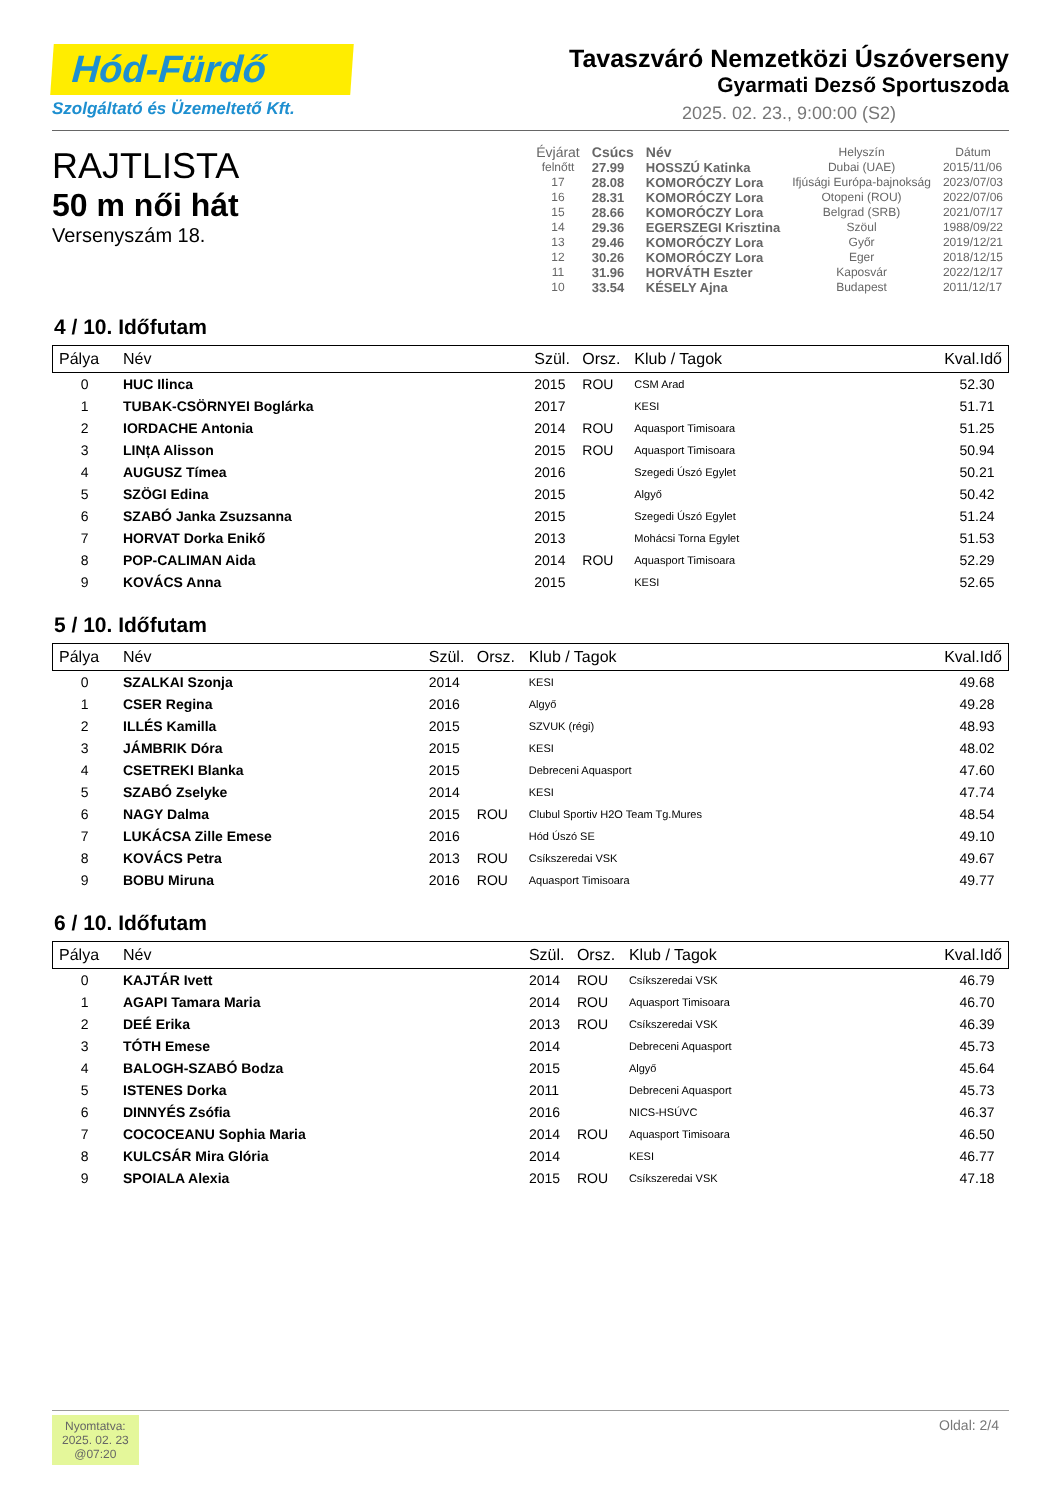Hód-Fürdő
Szolgáltató és Üzemeltető Kft.
Tavaszváró Nemzetközi Úszóverseny
Gyarmati Dezső Sportuszoda
2025. 02. 23., 9:00:00 (S2)
RAJTLISTA
50 m női hát
Versenyszám 18.
| Évjárat | Csúcs | Név | Helyszín | Dátum |
| felnőtt | 27.99 | HOSSZÚ Katinka | Dubai (UAE) | 2015/11/06 |
| 17 | 28.08 | KOMORÓCZY Lora | Ifjúsági Európa-bajnokság | 2023/07/03 |
| 16 | 28.31 | KOMORÓCZY Lora | Otopeni (ROU) | 2022/07/06 |
| 15 | 28.66 | KOMORÓCZY Lora | Belgrad (SRB) | 2021/07/17 |
| 14 | 29.36 | EGERSZEGI Krisztina | Szöul | 1988/09/22 |
| 13 | 29.46 | KOMORÓCZY Lora | Győr | 2019/12/21 |
| 12 | 30.26 | KOMORÓCZY Lora | Eger | 2018/12/15 |
| 11 | 31.96 | HORVÁTH Eszter | Kaposvár | 2022/12/17 |
| 10 | 33.54 | KÉSELY Ajna | Budapest | 2011/12/17 |
4 / 10. Időfutam
| Pálya | Név | Szül. | Orsz. | Klub / Tagok | Kval.Idő |
| --- | --- | --- | --- | --- | --- |
| 0 | HUC Ilinca | 2015 | ROU | CSM Arad | 52.30 |
| 1 | TUBAK-CSÖRNYEI Boglárka | 2017 | | KESI | 51.71 |
| 2 | IORDACHE Antonia | 2014 | ROU | Aquasport Timisoara | 51.25 |
| 3 | LINțA Alisson | 2015 | ROU | Aquasport Timisoara | 50.94 |
| 4 | AUGUSZ Tímea | 2016 | | Szegedi Úszó Egylet | 50.21 |
| 5 | SZÖGI Edina | 2015 | | Algyő | 50.42 |
| 6 | SZABÓ Janka Zsuzsanna | 2015 | | Szegedi Úszó Egylet | 51.24 |
| 7 | HORVAT Dorka Enikő | 2013 | | Mohácsi Torna Egylet | 51.53 |
| 8 | POP-CALIMAN Aida | 2014 | ROU | Aquasport Timisoara | 52.29 |
| 9 | KOVÁCS Anna | 2015 | | KESI | 52.65 |
5 / 10. Időfutam
| Pálya | Név | Szül. | Orsz. | Klub / Tagok | Kval.Idő |
| --- | --- | --- | --- | --- | --- |
| 0 | SZALKAI Szonja | 2014 | | KESI | 49.68 |
| 1 | CSER Regina | 2016 | | Algyő | 49.28 |
| 2 | ILLÉS Kamilla | 2015 | | SZVUK (régi) | 48.93 |
| 3 | JÁMBRIK Dóra | 2015 | | KESI | 48.02 |
| 4 | CSETREKI Blanka | 2015 | | Debreceni Aquasport | 47.60 |
| 5 | SZABÓ Zselyke | 2014 | | KESI | 47.74 |
| 6 | NAGY Dalma | 2015 | ROU | Clubul Sportiv H2O Team Tg.Mures | 48.54 |
| 7 | LUKÁCSA Zille Emese | 2016 | | Hód Úszó SE | 49.10 |
| 8 | KOVÁCS Petra | 2013 | ROU | Csíkszeredai VSK | 49.67 |
| 9 | BOBU Miruna | 2016 | ROU | Aquasport Timisoara | 49.77 |
6 / 10. Időfutam
| Pálya | Név | Szül. | Orsz. | Klub / Tagok | Kval.Idő |
| --- | --- | --- | --- | --- | --- |
| 0 | KAJTÁR Ivett | 2014 | ROU | Csíkszeredai VSK | 46.79 |
| 1 | AGAPI Tamara Maria | 2014 | ROU | Aquasport Timisoara | 46.70 |
| 2 | DEÉ Erika | 2013 | ROU | Csíkszeredai VSK | 46.39 |
| 3 | TÓTH Emese | 2014 | | Debreceni Aquasport | 45.73 |
| 4 | BALOGH-SZABÓ Bodza | 2015 | | Algyő | 45.64 |
| 5 | ISTENES Dorka | 2011 | | Debreceni Aquasport | 45.73 |
| 6 | DINNYÉS Zsófia | 2016 | | NICS-HSÚVC | 46.37 |
| 7 | COCOCEANU Sophia Maria | 2014 | ROU | Aquasport Timisoara | 46.50 |
| 8 | KULCSÁR Mira Glória | 2014 | | KESI | 46.77 |
| 9 | SPOIALA Alexia | 2015 | ROU | Csíkszeredai VSK | 47.18 |
Nyomtatva:
2025. 02. 23
@07:20
Oldal: 2/4